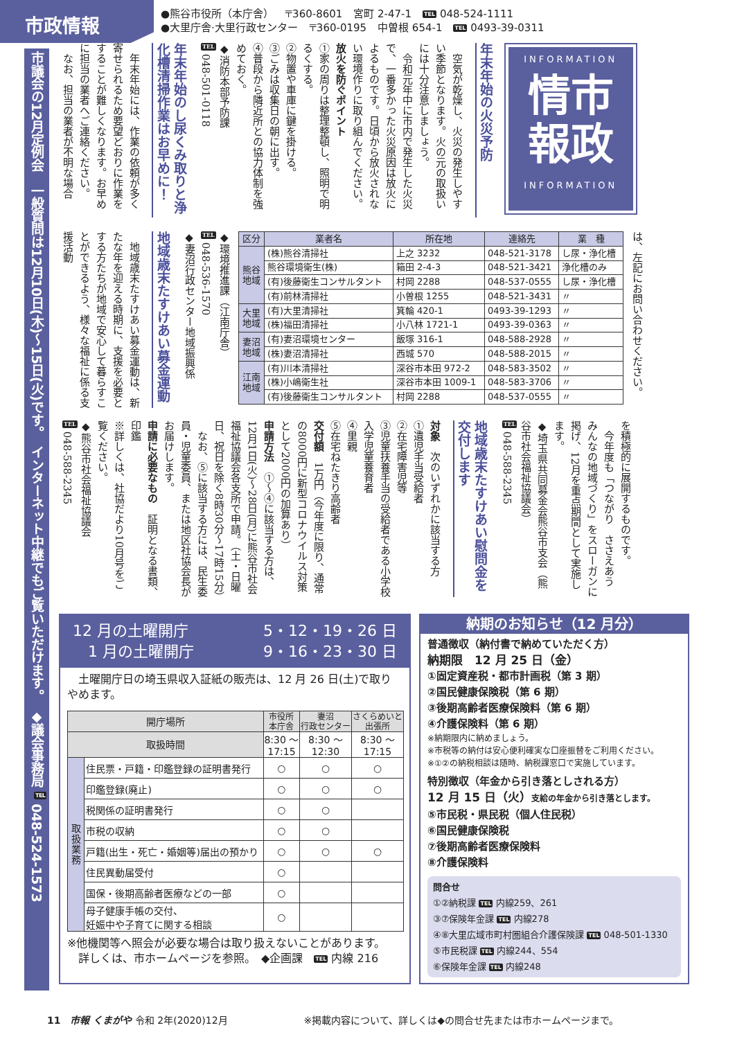市政情報
●熊谷市役所（本庁舎） 〒360-8601 宮町 2-47-1 TEL 048-524-1111
●大里庁舎·大里行政センター 〒360-0195 中曽根 654-1 TEL 0493-39-0311
INFORMATION
情市
報政
INFORMATION
年末年始の火災予防
　空気が乾燥し、火災の発生しやすい季節となります。火の元の取扱いには十分注意しましょう。
　令和元年中に市内で発生した火災で、一番多かった火災原因は放火によるものです。日頃から放火されない環境作りに取り組んでください。
放火を防ぐポイント
①家の周りは整理整頓し、照明で明るくする。
②物置や車庫に鍵を掛ける。
③ごみは収集日の朝に出す。
④普段から隣近所との協力体制を強めておく。
◆消防本部予防課
TEL 048-501-0118
年末年始のし尿くみ取りと浄化槽清掃作業はお早めに！
　年末年始には、作業の依頼が多く寄せられるため要望どおりに作業をすることが難しくなります。お早めに担当の業者へご連絡ください。
　なお、担当の業者が不明な場合
は、左記にお問い合わせください。
| 区分 | 業者名 | 所在地 | 連絡先 | 業 種 |
| --- | --- | --- | --- | --- |
| 熊谷 地域 | (株)熊谷清掃社 | 上之 3232 | 048-521-3178 | し尿・浄化槽 |
| | 熊谷環境衛生(株) | 箱田 2-4-3 | 048-521-3421 | 浄化槽のみ |
| | (有)後藤衛生コンサルタント | 村岡 2288 | 048-537-0555 | し尿・浄化槽 |
| | (有)前林清掃社 | 小曽根 1255 | 048-521-3431 | 〃 |
| 大里 地域 | (有)大里清掃社 | 箕輪 420-1 | 0493-39-1293 | 〃 |
| | (株)福田清掃社 | 小八林 1721-1 | 0493-39-0363 | 〃 |
| 妻沼 地域 | (有)妻沼環境センター | 飯塚 316-1 | 048-588-2928 | 〃 |
| | (株)妻沼清掃社 | 西城 570 | 048-588-2015 | 〃 |
| 江南 地域 | (有)川本清掃社 | 深谷市本田 972-2 | 048-583-3502 | 〃 |
| | (株)小嶋衛生社 | 深谷市本田 1009-1 | 048-583-3706 | 〃 |
| | (有)後藤衛生コンサルタント | 村岡 2288 | 048-537-0555 | 〃 |
◆環境推進課（江南庁舎）
TEL 048-536-1570
◆妻沼行政センター地域振興係
地域歳末たすけあい募金運動
　地域歳末たすけあい募金運動は、新たな年を迎える時期に、支援を必要とする方たちが地域で安心して暮らすことができるよう、様々な福祉に係る支援活動
を積極的に展開するものです。
　今年度も「つながり　ささえあう　みんなの地域づくり」をスローガンに掲げ、12月を重点期間として実施します。
◆埼玉県共同募金会熊谷市支会（熊谷市社会福祉協議会）
TEL 048-588-2345
地域歳末たすけあい慰問金を交付します
対象　次のいずれかに該当する方
①遺児手当受給者
②在宅障害児等
③児童扶養手当の受給者である小学校入学児童養育者
④里親
⑤在宅ねたきり高齢者
交付額　1万円（今年度に限り、通常の8000円に新型コロナウイルス対策として2000円の加算あり）
申請方法　①～④に該当する方は、12月1日(火)～28日(月)に熊谷市社会福祉協議会各支所で申請。（土・日曜日、祝日を除く8時30分～17時15分）
　なお、⑤に該当する方には、民生委員・児童委員、または地区社協会長がお届けします。
申請に必要なもの　証明となる書類、印鑑
※詳しくは、社協だより10月号をご覧ください。
◆熊谷市社会福祉協議会
TEL 048-588-2345
12 月の土曜開庁 5・12・19・26 日　1 月の土曜開庁 9・16・23・30 日
　土曜開庁日の埼玉県収入証紙の販売は、12 月 26 日(土)で取りやめます。
| 開庁場所 | | 市役所 本庁舎 | 妻沼 行政センター | さくらめいと 出張所 |
| --- | --- | --- | --- | --- |
| 取扱時間 | | 8:30 ～ 17:15 | 8:30 ～ 12:30 | 8:30 ～ 17:15 |
| 取 扱 業 務 | 住民票・戸籍・印鑑登録の証明書発行 | ○ | ○ | ○ |
| | 印鑑登録(廃止) | ○ | ○ | ○ |
| | 税関係の証明書発行 | ○ | ○ | |
| | 市税の収納 | ○ | ○ | |
| | 戸籍(出生・死亡・婚姻等)届出の預かり | ○ | ○ | ○ |
| | 住民異動届受付 | ○ | | |
| | 国保・後期高齢者医療などの一部 | ○ | | |
| | 母子健康手帳の交付、 妊娠中や子育てに関する相談 | ○ | | |
※他機関等へ照会が必要な場合は取り扱えないことがあります。
　詳しくは、市ホームページを参照。　◆企画課　TEL 内線 216
納期のお知らせ（12 月分）
普通徴収（納付書で納めていただく方）
納期限　12 月 25 日（金）
①固定資産税・都市計画税（第 3 期）
②国民健康保険税（第 6 期）
③後期高齢者医療保険料（第 6 期）
④介護保険料（第 6 期）
※納期限内に納めましょう。
※市税等の納付は安心便利確実な口座振替をご利用ください。
※①②の納税相談は随時、納税課窓口で実施しています。
特別徴収（年金から引き落としされる方）
12 月 15 日（火）支給の年金から引き落とします。
⑤市民税・県民税（個人住民税）
⑥国民健康保険税
⑦後期高齢者医療保険料
⑧介護保険料
問合せ
①②納税課 TEL 内線259、261
③⑦保険年金課 TEL 内線278
④⑧大里広域市町村圏組合介護保険課 TEL 048-501-1330
⑤市民税課 TEL 内線244、554
⑥保険年金課 TEL 内線248
市議会の12月定例会　一般質問は12月10日(木)～15日(火)です。　インターネット中継でもご覧いただけます。　◆議会事務局 TEL 048-524-1573
11　市報 くまがや 令和 2年(2020)12月 ※掲載内容について、詳しくは◆の問合せ先または市ホームページまで。